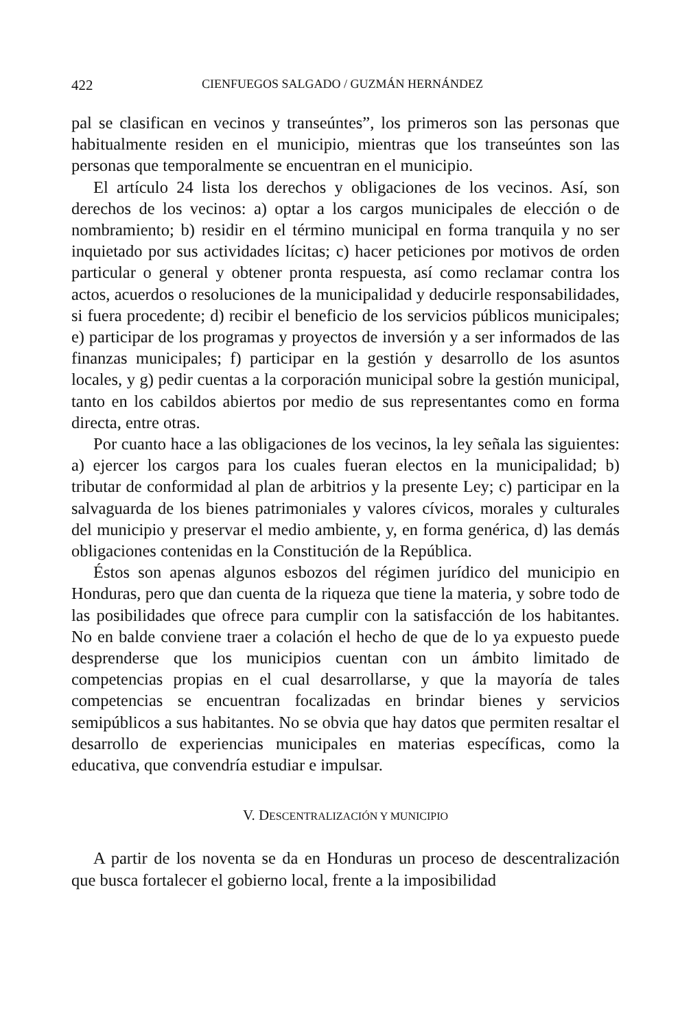422 CIENFUEGOS SALGADO / GUZMÁN HERNÁNDEZ
pal se clasifican en vecinos y transeúntes”, los primeros son las personas que habitualmente residen en el municipio, mientras que los transeúntes son las personas que temporalmente se encuentran en el municipio.
El artículo 24 lista los derechos y obligaciones de los vecinos. Así, son derechos de los vecinos: a) optar a los cargos municipales de elección o de nombramiento; b) residir en el término municipal en forma tranquila y no ser inquietado por sus actividades lícitas; c) hacer peticiones por motivos de orden particular o general y obtener pronta respuesta, así como reclamar contra los actos, acuerdos o resoluciones de la municipalidad y deducirle responsabilidades, si fuera procedente; d) recibir el beneficio de los servicios públicos municipales; e) participar de los programas y proyectos de inversión y a ser informados de las finanzas municipales; f) participar en la gestión y desarrollo de los asuntos locales, y g) pedir cuentas a la corporación municipal sobre la gestión municipal, tanto en los cabildos abiertos por medio de sus representantes como en forma directa, entre otras.
Por cuanto hace a las obligaciones de los vecinos, la ley señala las siguientes: a) ejercer los cargos para los cuales fueran electos en la municipalidad; b) tributar de conformidad al plan de arbitrios y la presente Ley; c) participar en la salvaguarda de los bienes patrimoniales y valores cívicos, morales y culturales del municipio y preservar el medio ambiente, y, en forma genérica, d) las demás obligaciones contenidas en la Constitución de la República.
Éstos son apenas algunos esbozos del régimen jurídico del municipio en Honduras, pero que dan cuenta de la riqueza que tiene la materia, y sobre todo de las posibilidades que ofrece para cumplir con la satisfacción de los habitantes. No en balde conviene traer a colación el hecho de que de lo ya expuesto puede desprenderse que los municipios cuentan con un ámbito limitado de competencias propias en el cual desarrollarse, y que la mayoría de tales competencias se encuentran focalizadas en brindar bienes y servicios semipúblicos a sus habitantes. No se obvia que hay datos que permiten resaltar el desarrollo de experiencias municipales en materias específicas, como la educativa, que convendría estudiar e impulsar.
V. DESCENTRALIZACIÓN Y MUNICIPIO
A partir de los noventa se da en Honduras un proceso de descentralización que busca fortalecer el gobierno local, frente a la imposibilidad